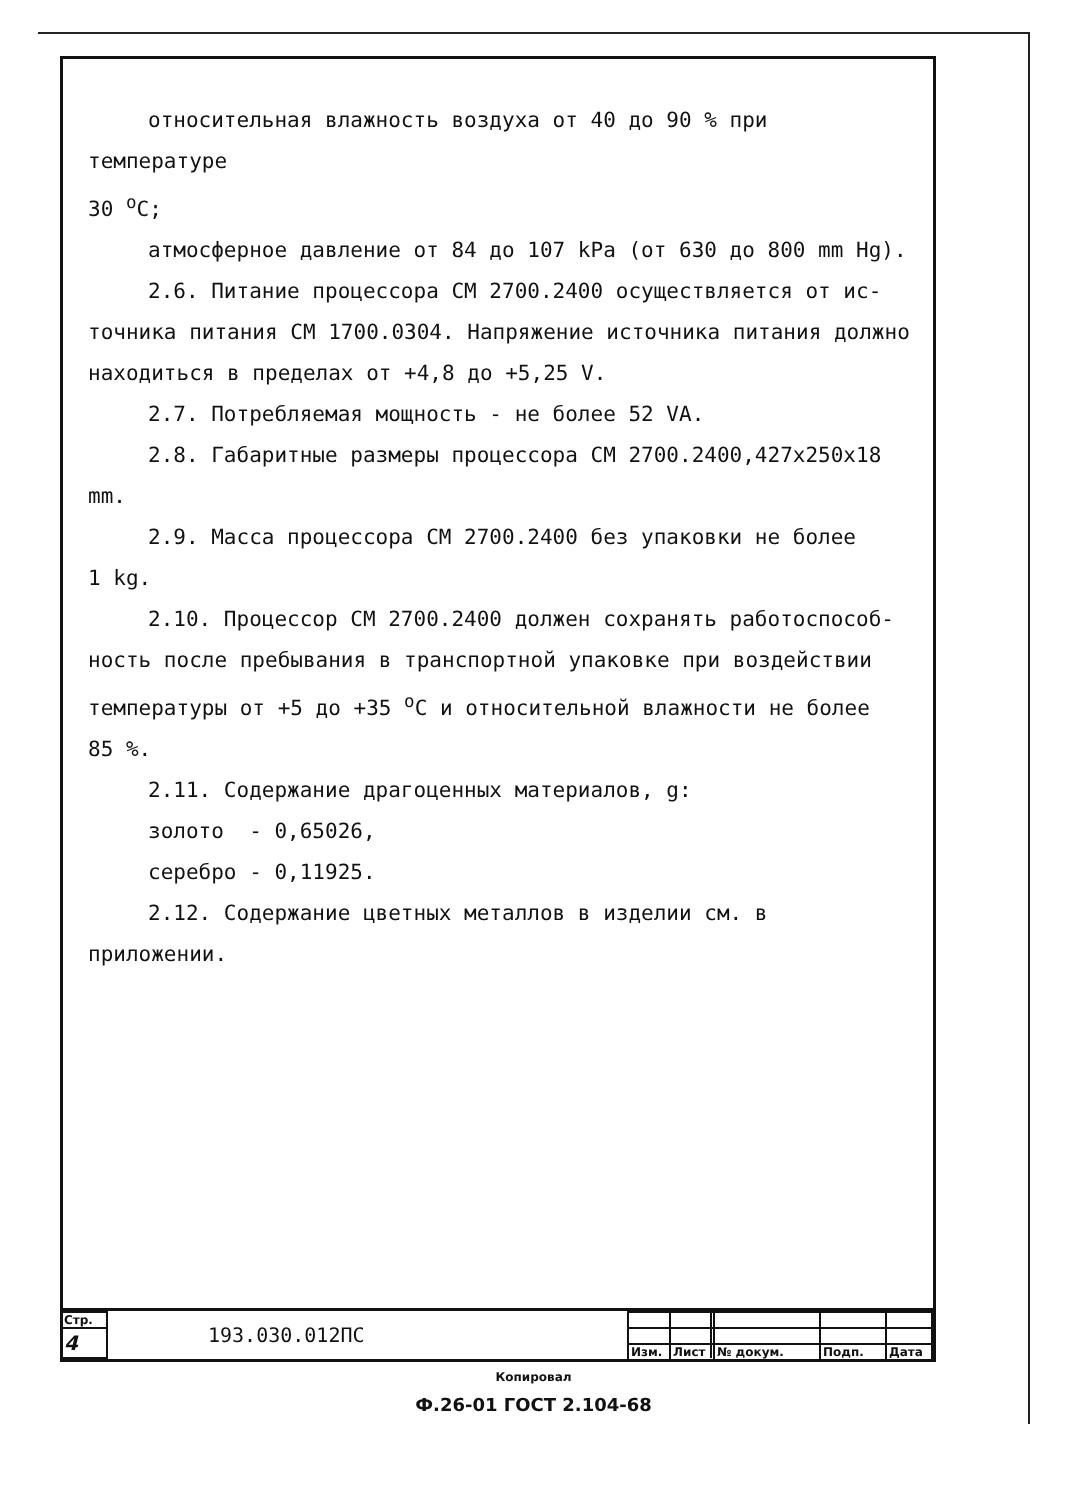относительная влажность воздуха от 40 до 90 % при температуре
30 <sup>о</sup>С;
атмосферное давление от 84 до 107 kPa (от 630 до 800 mm Hg).
2.6. Питание процессора СМ 2700.2400 осуществляется от ис-
точника питания СМ 1700.0304. Напряжение источника питания должно
находиться в пределах от +4,8 до +5,25 V.
2.7. Потребляемая мощность - не более 52 VA.
2.8. Габаритные размеры процессора СМ 2700.2400,427x250x18 mm.
2.9. Масса процессора СМ 2700.2400 без упаковки не более
1 kg.
2.10. Процессор СМ 2700.2400 должен сохранять работоспособ-
ность после пребывания в транспортной упаковке при воздействии
температуры от +5 до +35 <sup>о</sup>С и относительной влажности не более
85 %.
2.11. Содержание драгоценных материалов, g:
золото - 0,65026,
серебро - 0,11925.
2.12. Содержание цветных металлов в изделии см. в приложении.
| Стр. | 193.030.012ПС |
| 4 | |
| Изм. | Лист | № докум. | Подп. | Дата |
Копировал
Ф.26-01 ГОСТ 2.104-68